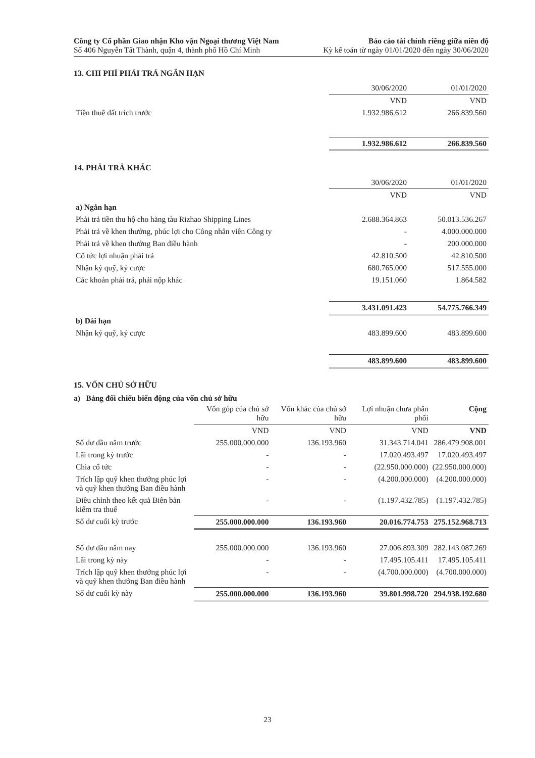Công ty Cổ phần Giao nhận Kho vận Ngoại thương Việt Nam
Số 406 Nguyễn Tất Thành, quận 4, thành phố Hồ Chí Minh
Báo cáo tài chính riêng giữa niên độ
Kỳ kế toán từ ngày 01/01/2020 đến ngày 30/06/2020
13. CHI PHÍ PHẢI TRẢ NGẮN HẠN
| | 30/06/2020 | 01/01/2020 |
| --- | --- | --- |
| | VND | VND |
| Tiền thuê đất trích trước | 1.932.986.612 | 266.839.560 |
| | 1.932.986.612 | 266.839.560 |
14. PHẢI TRẢ KHÁC
| | 30/06/2020 | 01/01/2020 |
| --- | --- | --- |
| | VND | VND |
| a) Ngắn hạn | | |
| Phải trả tiền thu hộ cho hãng tàu Rizhao Shipping Lines | 2.688.364.863 | 50.013.536.267 |
| Phải trả về khen thưởng, phúc lợi cho Công nhân viên Công ty | - | 4.000.000.000 |
| Phải trả về khen thưởng Ban điều hành | - | 200.000.000 |
| Cổ tức lợi nhuận phải trả | 42.810.500 | 42.810.500 |
| Nhận ký quỹ, ký cược | 680.765.000 | 517.555.000 |
| Các khoản phải trả, phải nộp khác | 19.151.060 | 1.864.582 |
| | 3.431.091.423 | 54.775.766.349 |
| b) Dài hạn | | |
| Nhận ký quỹ, ký cược | 483.899.600 | 483.899.600 |
| | 483.899.600 | 483.899.600 |
15. VỐN CHỦ SỞ HỮU
a) Bảng đối chiếu biến động của vốn chủ sở hữu
| | Vốn góp của chủ sở hữu | Vốn khác của chủ sở hữu | Lợi nhuận chưa phân phối | Cộng |
| --- | --- | --- | --- | --- |
| | VND | VND | VND | VND |
| Số dư đầu năm trước | 255.000.000.000 | 136.193.960 | 31.343.714.041 | 286.479.908.001 |
| Lãi trong kỳ trước | - | - | 17.020.493.497 | 17.020.493.497 |
| Chia cổ tức | - | - | (22.950.000.000) | (22.950.000.000) |
| Trích lập quỹ khen thưởng phúc lợi và quỹ khen thưởng Ban điều hành | - | - | (4.200.000.000) | (4.200.000.000) |
| Điều chỉnh theo kết quả Biên bản kiểm tra thuế | - | - | (1.197.432.785) | (1.197.432.785) |
| Số dư cuối kỳ trước | 255.000.000.000 | 136.193.960 | 20.016.774.753 | 275.152.968.713 |
| Số dư đầu năm nay | 255.000.000.000 | 136.193.960 | 27.006.893.309 | 282.143.087.269 |
| Lãi trong kỳ này | - | - | 17.495.105.411 | 17.495.105.411 |
| Trích lập quỹ khen thưởng phúc lợi và quỹ khen thưởng Ban điều hành | - | - | (4.700.000.000) | (4.700.000.000) |
| Số dư cuối kỳ này | 255.000.000.000 | 136.193.960 | 39.801.998.720 | 294.938.192.680 |
23